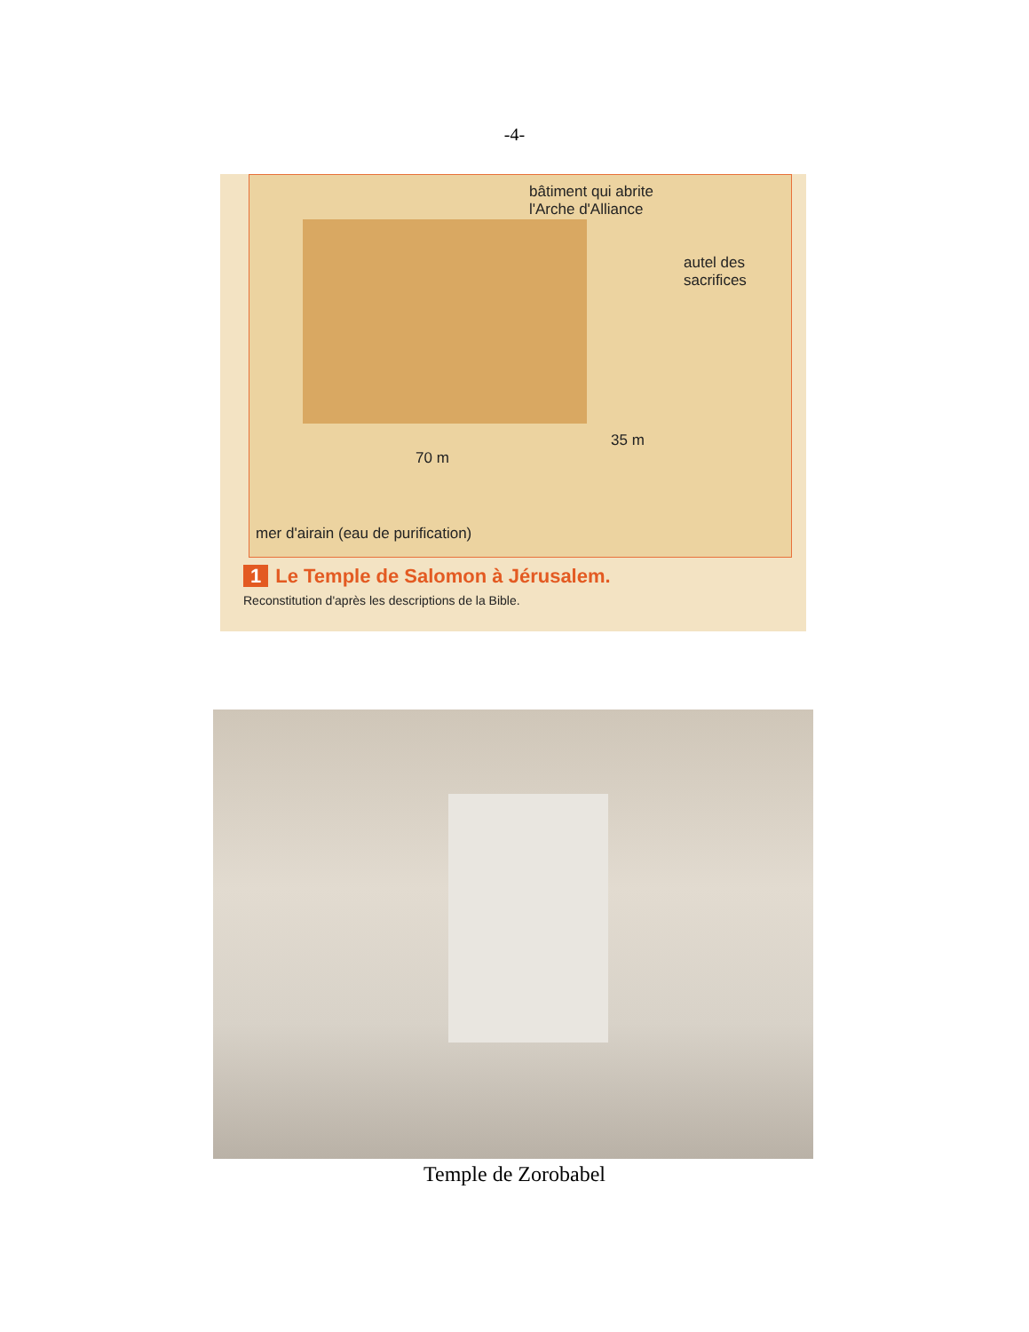-4-
bâtiment qui abrite
l'Arche d'Alliance
autel des
sacrifices
70 m
35 m
mer d'airain (eau de purification)
1 Le Temple de Salomon à Jérusalem.
Reconstitution d'après les descriptions de la Bible.
Temple de Zorobabel